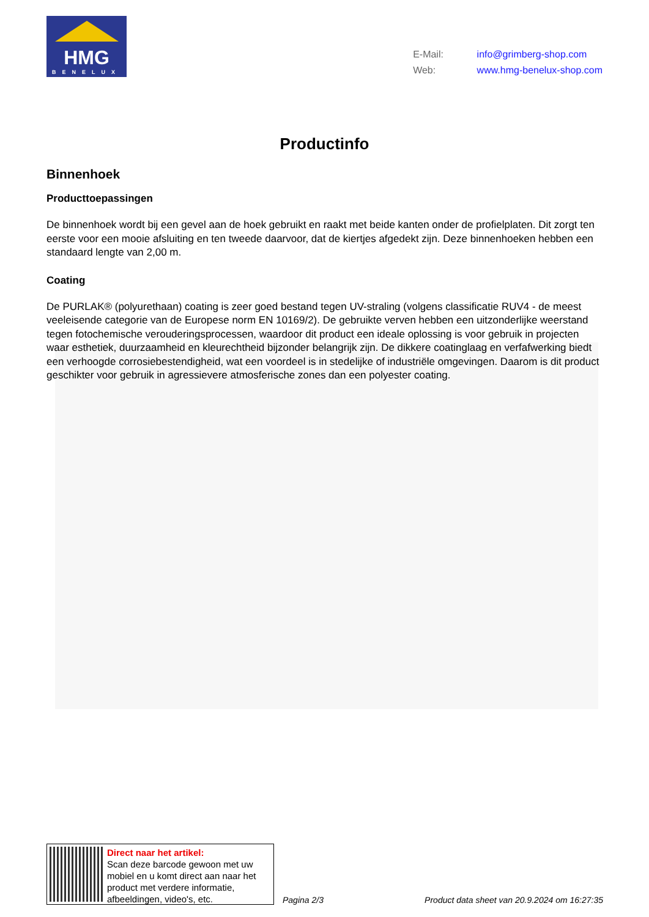HMG
BENELUX
E-Mail: info@grimberg-shop.com
Web: www.hmg-benelux-shop.com
Productinfo
Binnenhoek
Producttoepassingen
De binnenhoek wordt bij een gevel aan de hoek gebruikt en raakt met beide kanten onder de profielplaten. Dit zorgt ten eerste voor een mooie afsluiting en ten tweede daarvoor, dat de kiertjes afgedekt zijn. Deze binnenhoeken hebben een standaard lengte van 2,00 m.
Coating
De PURLAK® (polyurethaan) coating is zeer goed bestand tegen UV-straling (volgens classificatie RUV4 - de meest veeleisende categorie van de Europese norm EN 10169/2). De gebruikte verven hebben een uitzonderlijke weerstand tegen fotochemische verouderingsprocessen, waardoor dit product een ideale oplossing is voor gebruik in projecten waar esthetiek, duurzaamheid en kleurechtheid bijzonder belangrijk zijn. De dikkere coatinglaag en verfafwerking biedt een verhoogde corrosiebestendigheid, wat een voordeel is in stedelijke of industriële omgevingen. Daarom is dit product geschikter voor gebruik in agressievere atmosferische zones dan een polyester coating.
Direct naar het artikel:
Scan deze barcode gewoon met uw mobiel en u komt direct aan naar het product met verdere informatie, afbeeldingen, video's, etc.
Pagina 2/3
Product data sheet van 20.9.2024 om 16:27:35